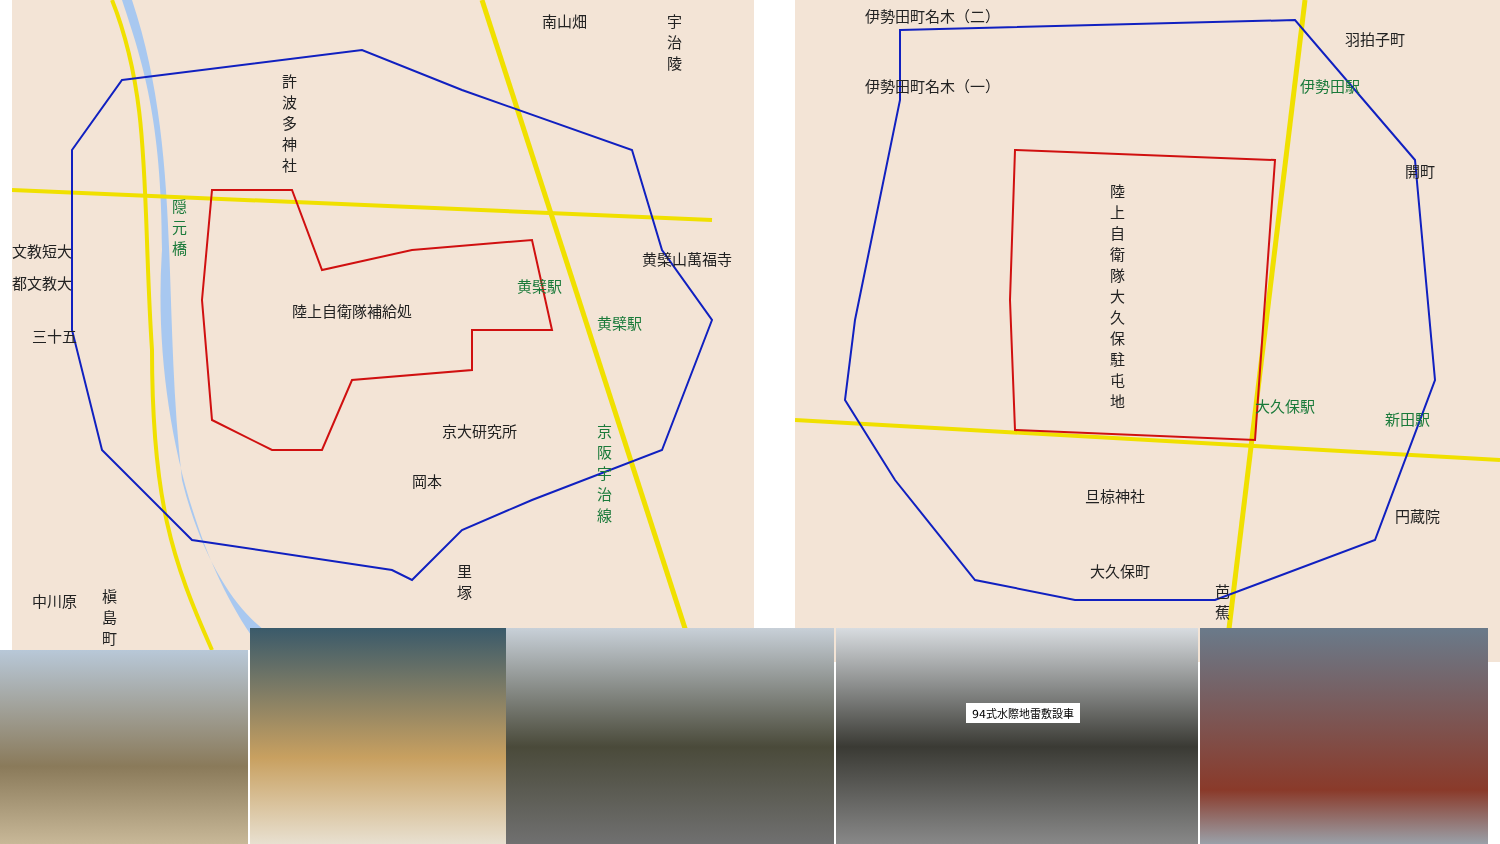許波多神社
文教短大
都文教大
三十五
陸上自衛隊補給処
京大研究所
岡本
黄檗駅
黄檗駅
黄檗山萬福寺
南山畑
宇治陵
隠元橋
京阪宇治線
中川原
槇島町
里塚
伊勢田町名木（二）
伊勢田町名木（一）
羽拍子町
伊勢田駅
開町
陸上自衛隊大久保駐屯地
大久保駅
新田駅
旦椋神社
円蔵院
大久保町
芭蕉
94式水際地雷敷設車